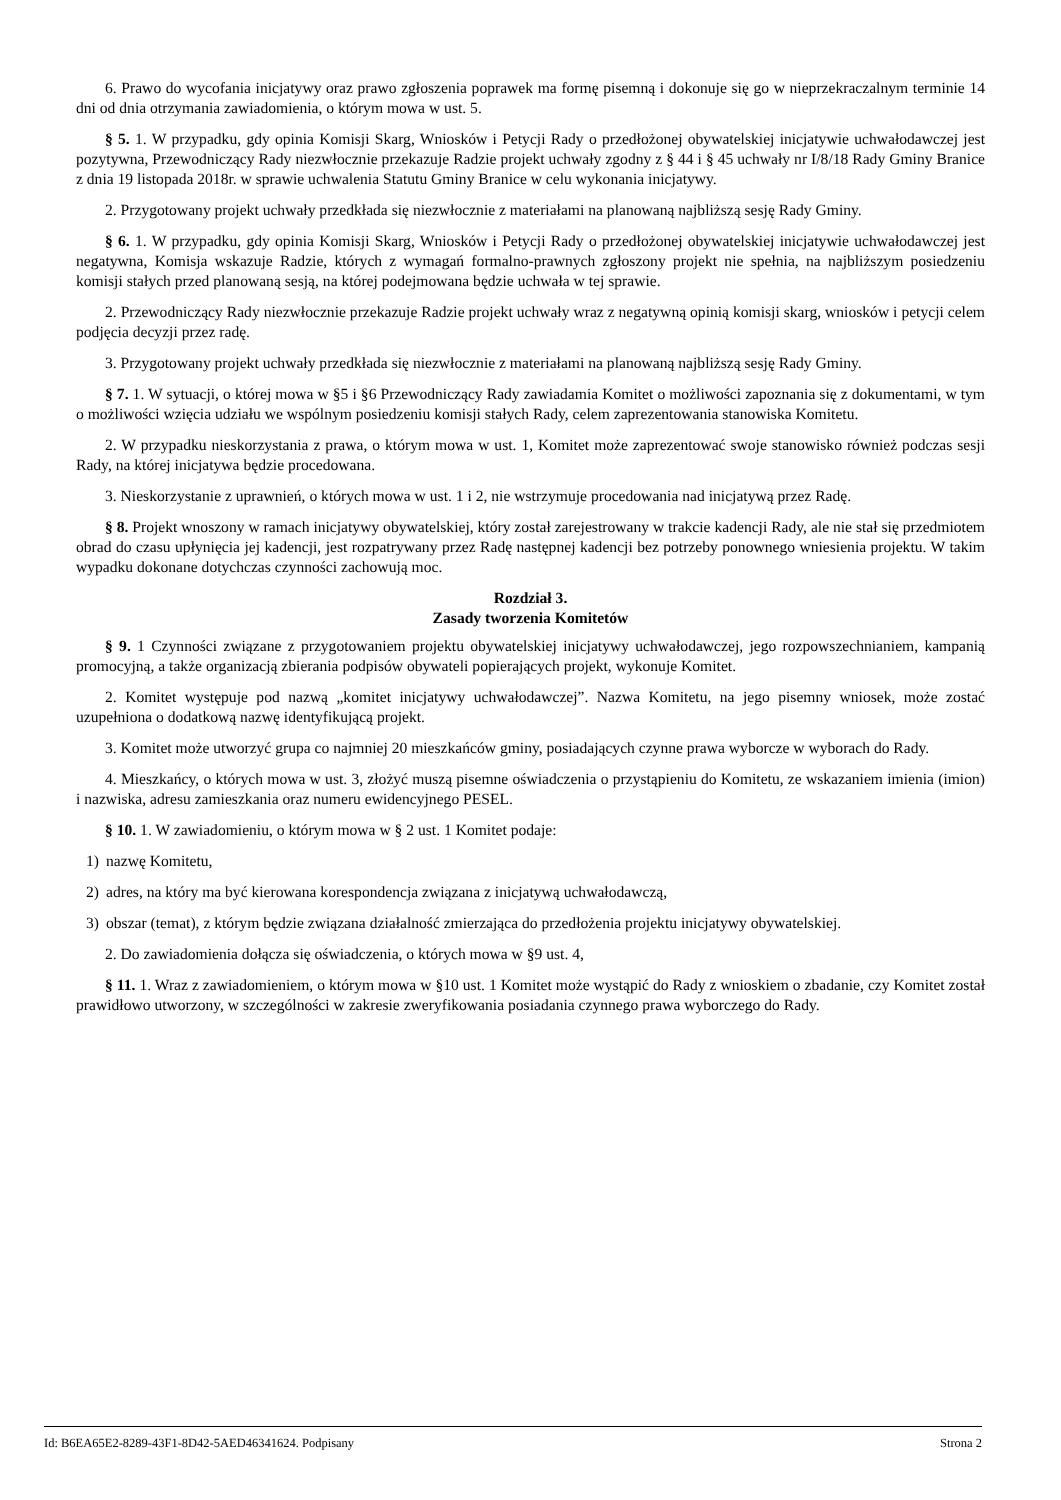6. Prawo do wycofania inicjatywy oraz prawo zgłoszenia poprawek ma formę pisemną i dokonuje się go w nieprzekraczalnym terminie 14 dni od dnia otrzymania zawiadomienia, o którym mowa w ust. 5.
§ 5. 1. W przypadku, gdy opinia Komisji Skarg, Wniosków i Petycji Rady o przedłożonej obywatelskiej inicjatywie uchwałodawczej jest pozytywna, Przewodniczący Rady niezwłocznie przekazuje Radzie projekt uchwały zgodny z § 44 i § 45 uchwały nr I/8/18 Rady Gminy Branice z dnia 19 listopada 2018r. w sprawie uchwalenia Statutu Gminy Branice w celu wykonania inicjatywy.
2. Przygotowany projekt uchwały przedkłada się niezwłocznie z materiałami na planowaną najbliższą sesję Rady Gminy.
§ 6. 1. W przypadku, gdy opinia Komisji Skarg, Wniosków i Petycji Rady o przedłożonej obywatelskiej inicjatywie uchwałodawczej jest negatywna, Komisja wskazuje Radzie, których z wymagań formalno-prawnych zgłoszony projekt nie spełnia, na najbliższym posiedzeniu komisji stałych przed planowaną sesją, na której podejmowana będzie uchwała w tej sprawie.
2. Przewodniczący Rady niezwłocznie przekazuje Radzie projekt uchwały wraz z negatywną opinią komisji skarg, wniosków i petycji celem podjęcia decyzji przez radę.
3. Przygotowany projekt uchwały przedkłada się niezwłocznie z materiałami na planowaną najbliższą sesję Rady Gminy.
§ 7. 1. W sytuacji, o której mowa w §5 i §6 Przewodniczący Rady zawiadamia Komitet o możliwości zapoznania się z dokumentami, w tym o możliwości wzięcia udziału we wspólnym posiedzeniu komisji stałych Rady, celem zaprezentowania stanowiska Komitetu.
2. W przypadku nieskorzystania z prawa, o którym mowa w ust. 1, Komitet może zaprezentować swoje stanowisko również podczas sesji Rady, na której inicjatywa będzie procedowana.
3. Nieskorzystanie z uprawnień, o których mowa w ust. 1 i 2, nie wstrzymuje procedowania nad inicjatywą przez Radę.
§ 8. Projekt wnoszony w ramach inicjatywy obywatelskiej, który został zarejestrowany w trakcie kadencji Rady, ale nie stał się przedmiotem obrad do czasu upłynięcia jej kadencji, jest rozpatrywany przez Radę następnej kadencji bez potrzeby ponownego wniesienia projektu. W takim wypadku dokonane dotychczas czynności zachowują moc.
Rozdział 3.
Zasady tworzenia Komitetów
§ 9. 1 Czynności związane z przygotowaniem projektu obywatelskiej inicjatywy uchwałodawczej, jego rozpowszechnianiem, kampanią promocyjną, a także organizacją zbierania podpisów obywateli popierających projekt, wykonuje Komitet.
2. Komitet występuje pod nazwą „komitet inicjatywy uchwałodawczej”. Nazwa Komitetu, na jego pisemny wniosek, może zostać uzupełniona o dodatkową nazwę identyfikującą projekt.
3. Komitet może utworzyć grupa co najmniej 20 mieszkańców gminy, posiadających czynne prawa wyborcze w wyborach do Rady.
4. Mieszkańcy, o których mowa w ust. 3, złożyć muszą pisemne oświadczenia o przystąpieniu do Komitetu, ze wskazaniem imienia (imion) i nazwiska, adresu zamieszkania oraz numeru ewidencyjnego PESEL.
§ 10. 1. W zawiadomieniu, o którym mowa w § 2 ust. 1 Komitet podaje:
1) nazwę Komitetu,
2) adres, na który ma być kierowana korespondencja związana z inicjatywą uchwałodawczą,
3) obszar (temat), z którym będzie związana działalność zmierzająca do przedłożenia projektu inicjatywy obywatelskiej.
2. Do zawiadomienia dołącza się oświadczenia, o których mowa w §9 ust. 4,
§ 11. 1. Wraz z zawiadomieniem, o którym mowa w §10 ust. 1 Komitet może wystąpić do Rady z wnioskiem o zbadanie, czy Komitet został prawidłowo utworzony, w szczególności w zakresie zweryfikowania posiadania czynnego prawa wyborczego do Rady.
Id: B6EA65E2-8289-43F1-8D42-5AED46341624. Podpisany Strona 2